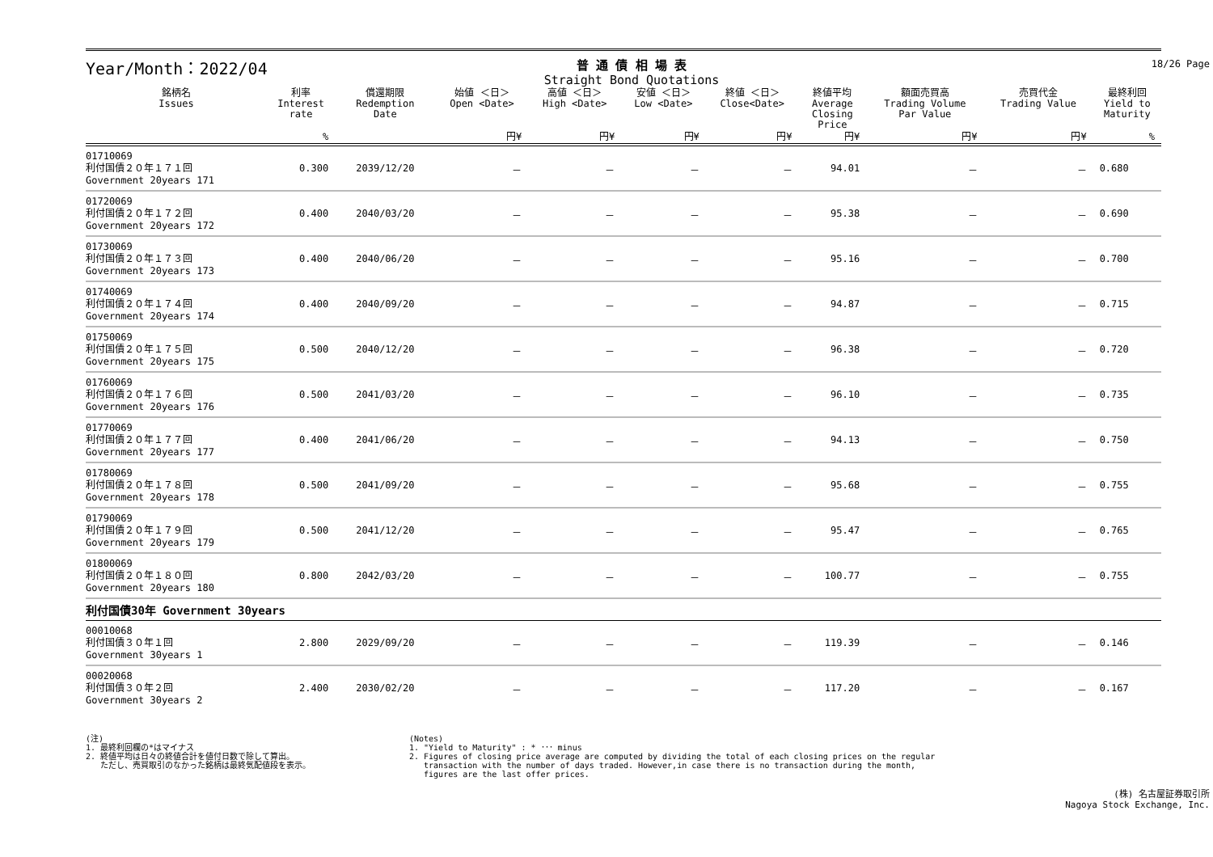Year/Month：2022/04
普 通 債 相 場 表
Straight Bond Quotations
18/26 Page
| 銘柄名 Issues | 利率 Interest rate | 償還期限 Redemption Date | 始値 ＜日＞ Open <Date> | 高値 ＜日＞ High <Date> | 安値 ＜日＞ Low <Date> | 終値 ＜日＞ Close<Date> | 終値平均 Average Closing Price | 額面売買高 Trading Volume Par Value | 売買代金 Trading Value | 最終利回 Yield to Maturity |
| --- | --- | --- | --- | --- | --- | --- | --- | --- | --- | --- |
| | % | | 円¥ | 円¥ | 円¥ | 円¥ | 円¥ | 円¥ | 円¥ | % |
| 01710069 利付国債２０年１７１回 Government 20years 171 | 0.300 | 2039/12/20 | － | － | － | － | 94.01 | － | － | 0.680 |
| 01720069 利付国債２０年１７２回 Government 20years 172 | 0.400 | 2040/03/20 | － | － | － | － | 95.38 | － | － | 0.690 |
| 01730069 利付国債２０年１７３回 Government 20years 173 | 0.400 | 2040/06/20 | － | － | － | － | 95.16 | － | － | 0.700 |
| 01740069 利付国債２０年１７４回 Government 20years 174 | 0.400 | 2040/09/20 | － | － | － | － | 94.87 | － | － | 0.715 |
| 01750069 利付国債２０年１７５回 Government 20years 175 | 0.500 | 2040/12/20 | － | － | － | － | 96.38 | － | － | 0.720 |
| 01760069 利付国債２０年１７６回 Government 20years 176 | 0.500 | 2041/03/20 | － | － | － | － | 96.10 | － | － | 0.735 |
| 01770069 利付国債２０年１７７回 Government 20years 177 | 0.400 | 2041/06/20 | － | － | － | － | 94.13 | － | － | 0.750 |
| 01780069 利付国債２０年１７８回 Government 20years 178 | 0.500 | 2041/09/20 | － | － | － | － | 95.68 | － | － | 0.755 |
| 01790069 利付国債２０年１７９回 Government 20years 179 | 0.500 | 2041/12/20 | － | － | － | － | 95.47 | － | － | 0.765 |
| 01800069 利付国債２０年１８０回 Government 20years 180 | 0.800 | 2042/03/20 | － | － | － | － | 100.77 | － | － | 0.755 |
| 利付国債30年 Government 30years | | | | | | | | | | |
| 00010068 利付国債３０年１回 Government 30years 1 | 2.800 | 2029/09/20 | － | － | － | － | 119.39 | － | － | 0.146 |
| 00020068 利付国債３０年２回 Government 30years 2 | 2.400 | 2030/02/20 | － | － | － | － | 117.20 | － | － | 0.167 |
(注)
1. 最終利回欄の*はマイナス
2. 終値平均は日々の終値合計を値付日数で除して算出。
ただし、売買取引のなかった銘柄は最終気配値段を表示。
(Notes)
1. "Yield to Maturity" : * ･･･ minus
2. Figures of closing price average are computed by dividing the total of each closing prices on the regular
transaction with the number of days traded. However,in case there is no transaction during the month,
figures are the last offer prices.
(株) 名古屋証券取引所
Nagoya Stock Exchange, Inc.